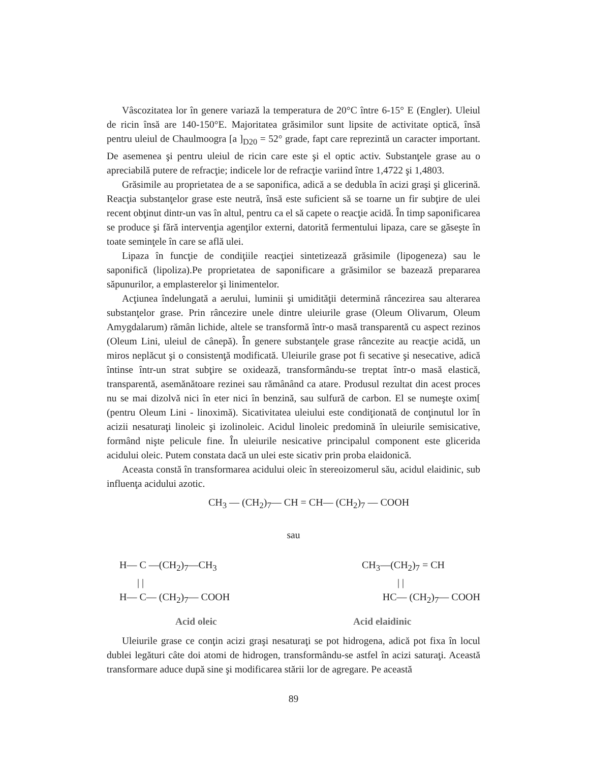Vâscozitatea lor în genere variază la temperatura de 20°C între 6-15° E (Engler). Uleiul de ricin însă are 140-150°E. Majoritatea grăsimilor sunt lipsite de activitate optică, însă pentru uleiul de Chaulmoogra [a ]<sub>D20</sub> = 52° grade, fapt care reprezintă un caracter important. De asemenea şi pentru uleiul de ricin care este şi el optic activ. Substanţele grase au o apreciabilă putere de refracţie; indicele lor de refracţie variind între 1,4722 şi 1,4803.
Grăsimile au proprietatea de a se saponifica, adică a se dedubla în acizi graşi şi glicerină. Reacţia substanţelor grase este neutră, însă este suficient să se toarne un fir subţire de ulei recent obţinut dintr-un vas în altul, pentru ca el să capete o reacţie acidă. În timp saponificarea se produce şi fără intervenţia agenţilor externi, datorită fermentului lipaza, care se găseşte în toate seminţele în care se află ulei.
Lipaza în funcţie de condiţiile reacţiei sintetizează grăsimile (lipogeneza) sau le saponifică (lipoliza).Pe proprietatea de saponificare a grăsimilor se bazează prepararea săpunurilor, a emplasterelor şi linimentelor.
Acţiunea îndelungată a aerului, luminii şi umidităţii determină râncezirea sau alterarea substanţelor grase. Prin râncezire unele dintre uleiurile grase (Oleum Olivarum, Oleum Amygdalarum) rămân lichide, altele se transformă într-o masă transparentă cu aspect rezinos (Oleum Lini, uleiul de cânepă). În genere substanţele grase râncezite au reacţie acidă, un miros neplăcut şi o consistenţă modificată. Uleiurile grase pot fi secative şi nesecative, adică întinse într-un strat subţire se oxidează, transformându-se treptat într-o masă elastică, transparentă, asemănătoare rezinei sau rămânând ca atare. Produsul rezultat din acest proces nu se mai dizolvă nici în eter nici în benzină, sau sulfură de carbon. El se numeşte oxim[ (pentru Oleum Lini - linoximă). Sicativitatea uleiului este condiţionată de conţinutul lor în acizii nesaturaţi linoleic şi izolinoleic. Acidul linoleic predomină în uleiurile semisicative, formând nişte pelicule fine. În uleiurile nesicative principalul component este glicerida acidului oleic. Putem constata dacă un ulei este sicativ prin proba elaidonică.
Aceasta constă în transformarea acidului oleic în stereoizomerul său, acidul elaidinic, sub influenţa acidului azotic.
CH<sub>3</sub> — (CH<sub>2</sub>)<sub>7</sub>— CH = CH— (CH<sub>2</sub>)<sub>7</sub> — COOH
sau
H— C —(CH<sub>2</sub>)<sub>7</sub>—CH<sub>3</sub>
CH<sub>3</sub>—(CH<sub>2</sub>)<sub>7</sub> = CH
| |
| |
H— C— (CH<sub>2</sub>)<sub>7</sub>— COOH
HC— (CH<sub>2</sub>)<sub>7</sub>— COOH
Acid oleic Acid elaidinic
Uleiurile grase ce conţin acizi graşi nesaturaţi se pot hidrogena, adică pot fixa în locul dublei legături câte doi atomi de hidrogen, transformându-se astfel în acizi saturaţi. Această transformare aduce după sine şi modificarea stării lor de agregare. Pe această
89